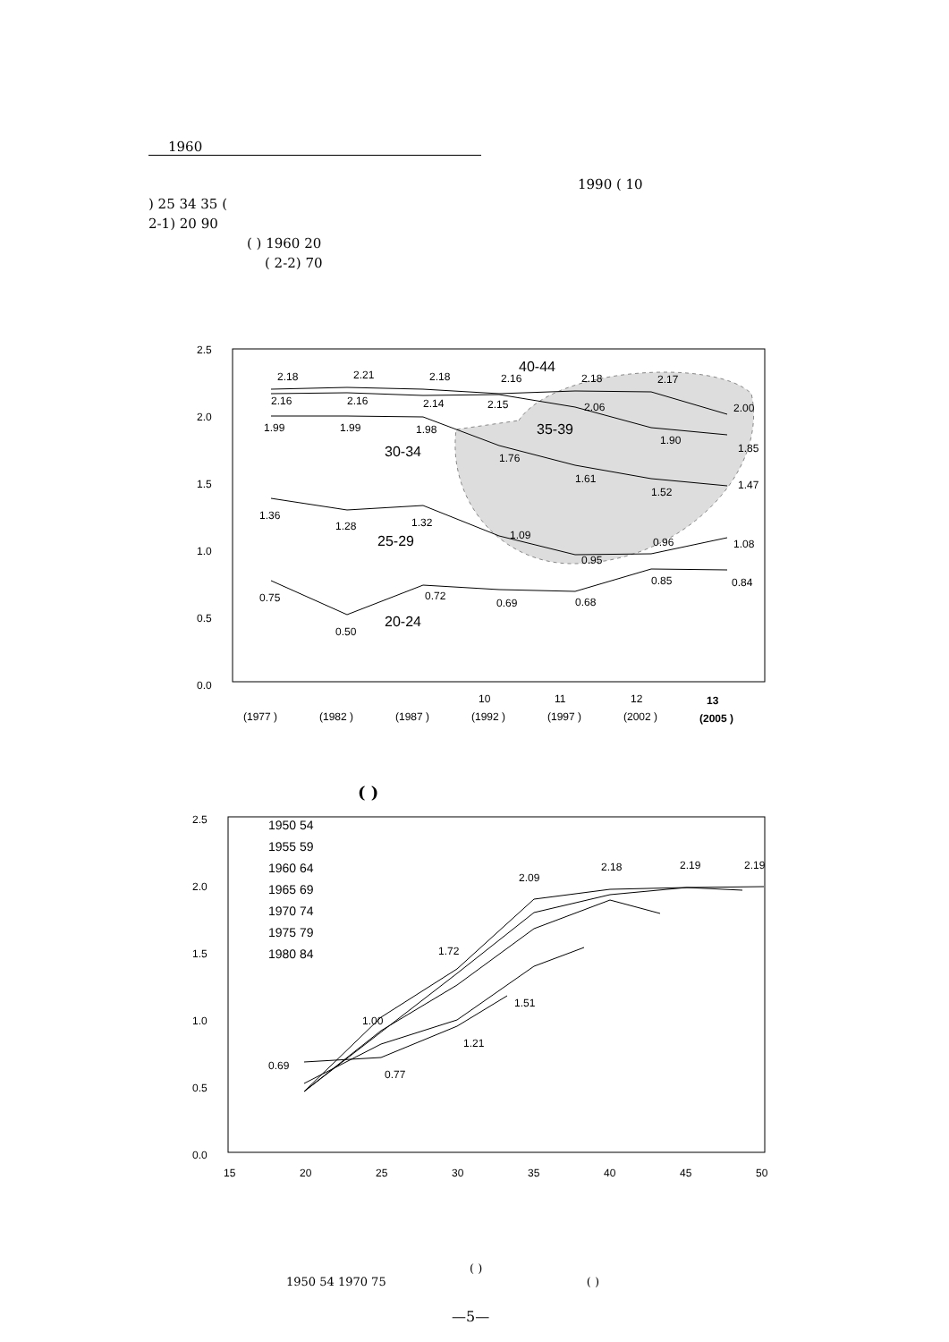1960
1990 ( 10
) 25 34 35 (
2-1) 20 90
( ) 1960 20
( 2-2) 70
2.5
2.0
1.5
1.0
0.5
0.0
2.18
2.21
2.18
2.16
2.18
2.17
2.00
2.16
2.16
2.14
2.15
2.06
1.90
1.85
1.99
1.99
1.98
1.76
1.61
1.52
1.47
1.36
1.28
1.32
1.09
0.95
0.96
1.08
0.75
0.50
0.72
0.69
0.68
0.85
0.84
40-44
35-39
30-34
25-29
20-24
(1977 )
(1982 )
(1987 )
10
(1992 )
11
(1997 )
12
(2002 )
13
(2005 )
( )
2.5
2.0
1.5
1.0
0.5
0.0
15
20
25
30
35
40
45
50
1950 54
1955 59
1960 64
1965 69
1970 74
1975 79
1980 84
2.09
2.18
2.19
2.19
1.72
1.51
1.21
1.00
0.77
0.69
( )
1950 54 1970 75 ( )
—5—